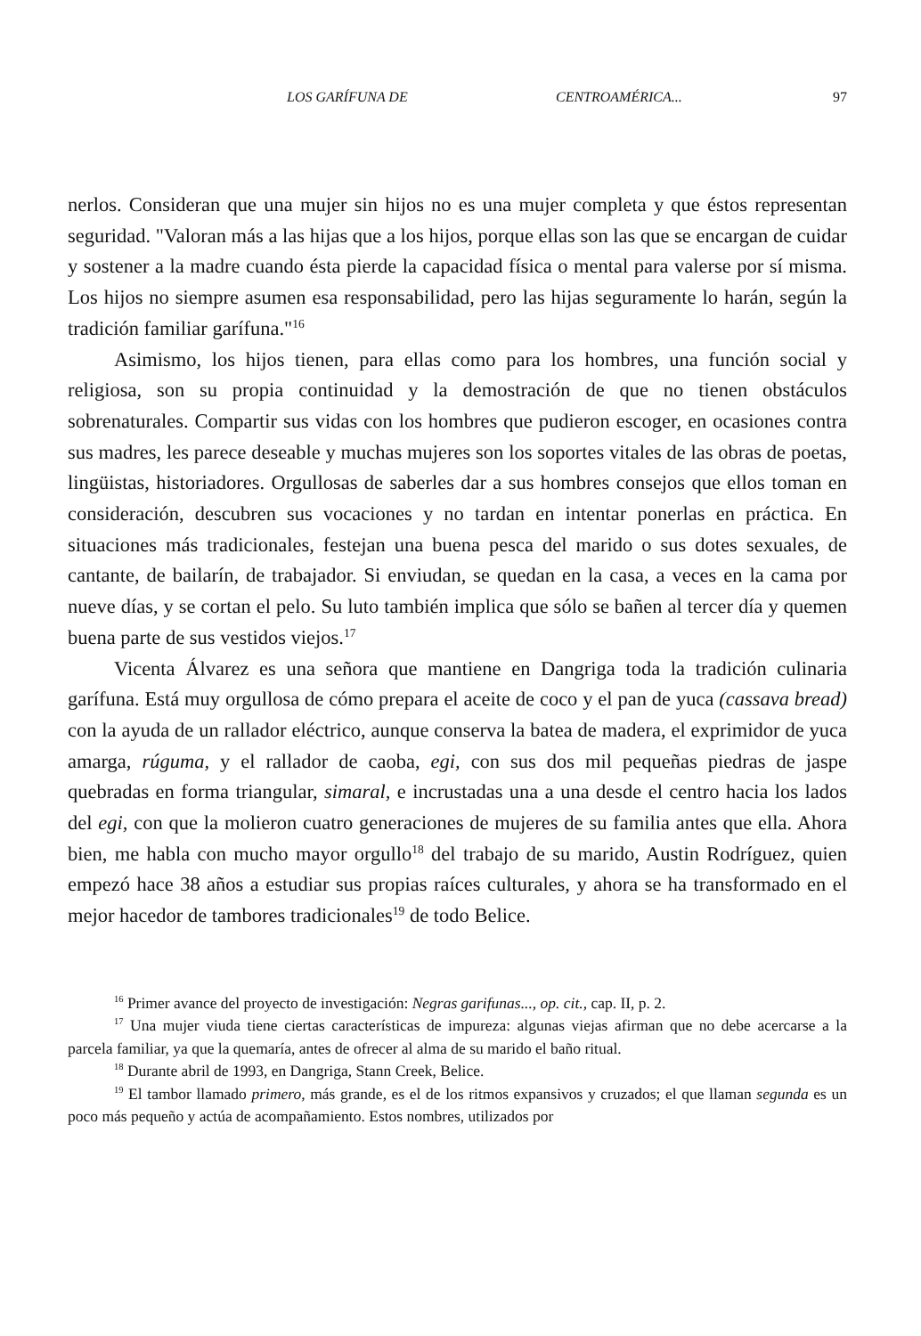LOS GARÍFUNA DE CENTROAMÉRICA... 97
nerlos. Consideran que una mujer sin hijos no es una mujer completa y que éstos representan seguridad. "Valoran más a las hijas que a los hijos, porque ellas son las que se encargan de cuidar y sostener a la madre cuando ésta pierde la capacidad física o mental para valerse por sí misma. Los hijos no siempre asumen esa responsabilidad, pero las hijas seguramente lo harán, según la tradición familiar garífuna."<sup>16</sup>
Asimismo, los hijos tienen, para ellas como para los hombres, una función social y religiosa, son su propia continuidad y la demostración de que no tienen obstáculos sobrenaturales. Compartir sus vidas con los hombres que pudieron escoger, en ocasiones contra sus madres, les parece deseable y muchas mujeres son los soportes vitales de las obras de poetas, lingüistas, historiadores. Orgullosas de saberles dar a sus hombres consejos que ellos toman en consideración, descubren sus vocaciones y no tardan en intentar ponerlas en práctica. En situaciones más tradicionales, festejan una buena pesca del marido o sus dotes sexuales, de cantante, de bailarín, de trabajador. Si enviudan, se quedan en la casa, a veces en la cama por nueve días, y se cortan el pelo. Su luto también implica que sólo se bañen al tercer día y quemen buena parte de sus vestidos viejos.<sup>17</sup>
Vicenta Álvarez es una señora que mantiene en Dangriga toda la tradición culinaria garífuna. Está muy orgullosa de cómo prepara el aceite de coco y el pan de yuca (cassava bread) con la ayuda de un rallador eléctrico, aunque conserva la batea de madera, el exprimidor de yuca amarga, rúguma, y el rallador de caoba, egi, con sus dos mil pequeñas piedras de jaspe quebradas en forma triangular, simaral, e incrustadas una a una desde el centro hacia los lados del egi, con que la molieron cuatro generaciones de mujeres de su familia antes que ella. Ahora bien, me habla con mucho mayor orgullo<sup>18</sup> del trabajo de su marido, Austin Rodríguez, quien empezó hace 38 años a estudiar sus propias raíces culturales, y ahora se ha transformado en el mejor hacedor de tambores tradicionales<sup>19</sup> de todo Belice.
<sup>16</sup> Primer avance del proyecto de investigación: Negras garifunas..., op. cit., cap. II, p. 2.
<sup>17</sup> Una mujer viuda tiene ciertas características de impureza: algunas viejas afirman que no debe acercarse a la parcela familiar, ya que la quemaría, antes de ofrecer al alma de su marido el baño ritual.
<sup>18</sup> Durante abril de 1993, en Dangriga, Stann Creek, Belice.
<sup>19</sup> El tambor llamado primero, más grande, es el de los ritmos expansivos y cruzados; el que llaman segunda es un poco más pequeño y actúa de acompañamiento. Estos nombres, utilizados por